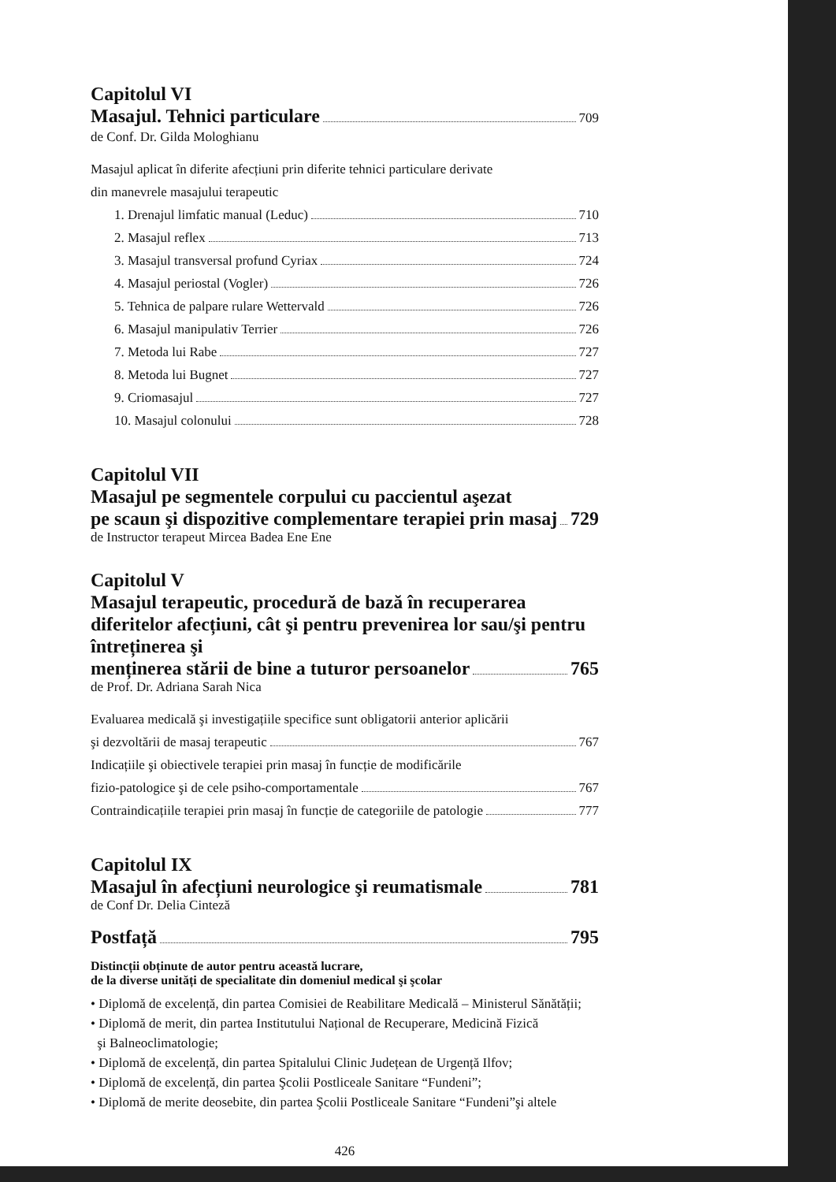Capitolul VI
Masajul. Tehnici particulare
709
de Conf. Dr. Gilda Mologhianu
Masajul aplicat în diferite afecțiuni prin diferite tehnici particulare derivate
din manevrele masajului terapeutic
1. Drenajul limfatic manual (Leduc) 710
2. Masajul reflex 713
3. Masajul transversal profund Cyriax 724
4. Masajul periostal (Vogler) 726
5. Tehnica de palpare rulare Wettervald 726
6. Masajul manipulativ Terrier 726
7. Metoda lui Rabe 727
8. Metoda lui Bugnet 727
9. Criomasajul 727
10. Masajul colonului 728
Capitolul VII
Masajul pe segmentele corpului cu paccientul aşezat
pe scaun şi dispozitive complementare terapiei prin masaj 729
de Instructor terapeut Mircea Badea Ene Ene
Capitolul V
Masajul terapeutic, procedură de bază în recuperarea diferitelor afecțiuni, cât şi pentru prevenirea lor sau/şi pentru întreținerea şi
menținerea stării de bine a tuturor persoanelor 765
de Prof. Dr. Adriana Sarah Nica
Evaluarea medicală şi investigațiile specifice sunt obligatorii anterior aplicării
şi dezvoltării de masaj terapeutic 767
Indicațiile şi obiectivele terapiei prin masaj în funcție de modificările
fizio-patologice şi de cele psiho-comportamentale 767
Contraindicațiile terapiei prin masaj în funcție de categoriile de patologie 777
Capitolul IX
Masajul în afecțiuni neurologice şi reumatismale 781
de Conf Dr. Delia Cinteză
Postfață 795
Distincții obținute de autor pentru această lucrare,
de la diverse unități de specialitate din domeniul medical şi şcolar
• Diplomă de excelență, din partea Comisiei de Reabilitare Medicală – Ministerul Sănătății;
• Diplomă de merit, din partea Institutului Național de Recuperare, Medicină Fizică
şi Balneoclimatologie;
• Diplomă de excelență, din partea Spitalului Clinic Județean de Urgență Ilfov;
• Diplomă de excelență, din partea Şcolii Postliceale Sanitare “Fundeni”;
• Diplomă de merite deosebite, din partea Şcolii Postliceale Sanitare “Fundeni”şi altele
426